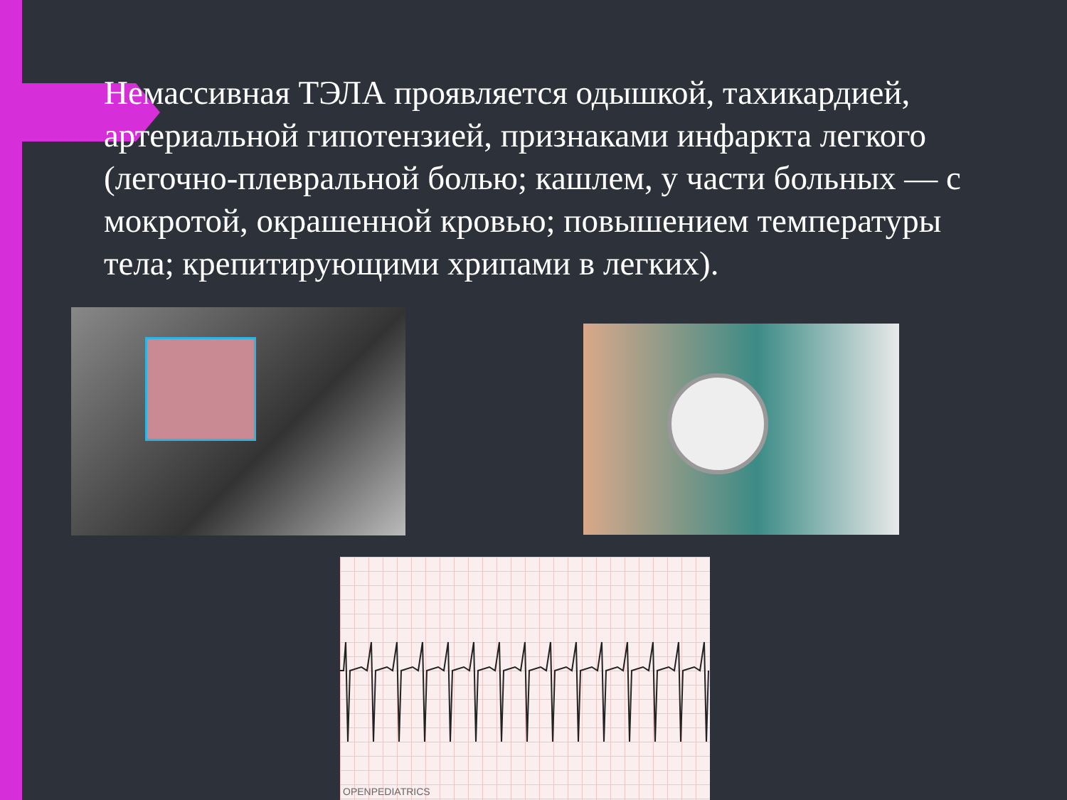Немассивная ТЭЛА проявляется одышкой, тахикардией, артериальной гипотензией, признаками инфаркта легкого (легочно-плевральной болью; кашлем, у части больных — с мокротой, окрашенной кровью; повышением температуры тела; крепитирующими хрипами в легких).
OPENPEDIATRICS